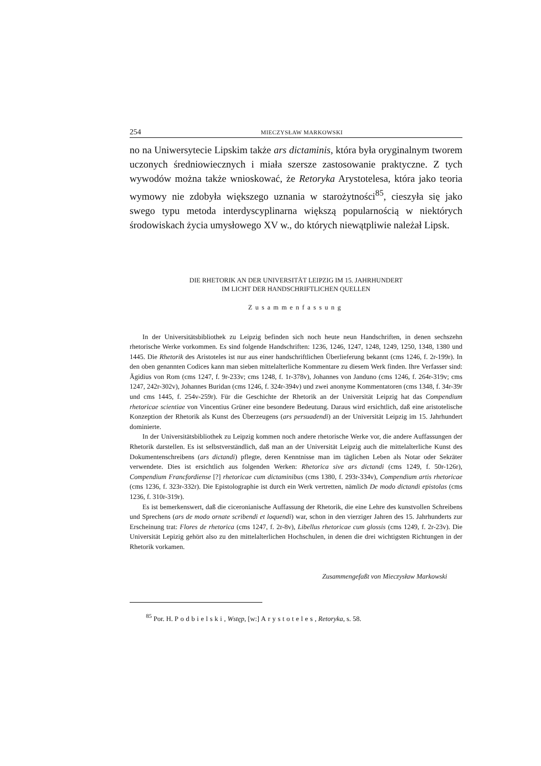254 MIECZYSŁAW MARKOWSKI
no na Uniwersytecie Lipskim także ars dictaminis, która była oryginalnym tworem uczonych średniowiecznych i miała szersze zastosowanie praktyczne. Z tych wywodów można także wnioskować, że Retoryka Arystotelesa, która jako teoria wymowy nie zdobyła większego uznania w starożytności<sup>85</sup>, cieszyła się jako swego typu metoda interdyscyplinarna większą popularnością w niektórych środowiskach życia umysłowego XV w., do których niewątpliwie należał Lipsk.
DIE RHETORIK AN DER UNIVERSITÄT LEIPZIG IM 15. JAHRHUNDERT
IM LICHT DER HANDSCHRIFTLICHEN QUELLEN
Zusammenfassung
In der Universitätsbibliothek zu Leipzig befinden sich noch heute neun Handschriften, in denen sechszehn rhetorische Werke vorkommen. Es sind folgende Handschriften: 1236, 1246, 1247, 1248, 1249, 1250, 1348, 1380 und 1445. Die Rhetorik des Aristoteles ist nur aus einer handschriftlichen Überlieferung bekannt (cms 1246, f. 2r-199r). In den oben genannten Codices kann man sieben mittelalterliche Kommentare zu diesem Werk finden. Ihre Verfasser sind: Ägidius von Rom (cms 1247, f. 9r-233v; cms 1248, f. 1r-378v), Johannes von Janduno (cms 1246, f. 264r-319v; cms 1247, 242r-302v), Johannes Buridan (cms 1246, f. 324r-394v) und zwei anonyme Kommentatoren (cms 1348, f. 34r-39r und cms 1445, f. 254v-259r). Für die Geschichte der Rhetorik an der Universität Leipzig hat das Compendium rhetoricae scientiae von Vincentius Grüner eine besondere Bedeutung. Daraus wird ersichtlich, daß eine aristotelische Konzeption der Rhetorik als Kunst des Überzeugens (ars persuadendi) an der Universität Leipzig im 15. Jahrhundert dominierte.
In der Universitätsbibliothek zu Leipzig kommen noch andere rhetorische Werke vor, die andere Auffassungen der Rhetorik darstellen. Es ist selbstverständlich, daß man an der Universität Leipzig auch die mittelalterliche Kunst des Dokumentenschreibens (ars dictandi) pflegte, deren Kenntnisse man im täglichen Leben als Notar oder Sekräter verwendete. Dies ist ersichtlich aus folgenden Werken: Rhetorica sive ars dictandi (cms 1249, f. 50r-126r), Compendium Francfordiense [?] rhetoricae cum dictaminibus (cms 1380, f. 293r-334v), Compendium artis rhetoricae (cms 1236, f. 323r-332r). Die Epistolographie ist durch ein Werk vertretten, nämlich De modo dictandi epistolas (cms 1236, f. 310r-319r).
Es ist bemerkenswert, daß die ciceronianische Auffassung der Rhetorik, die eine Lehre des kunstvollen Schreibens und Sprechens (ars de modo ornate scribendi et loquendi) war, schon in den vierziger Jahren des 15. Jahrhunderts zur Erscheinung trat: Flores de rhetorica (cms 1247, f. 2r-8v), Libellus rhetoricae cum glossis (cms 1249, f. 2r-23v). Die Universität Lepizig gehört also zu den mittelalterlichen Hochschulen, in denen die drei wichtigsten Richtungen in der Rhetorik vorkamen.
Zusammengefaßt von Mieczysław Markowski
<sup>85</sup> Por. H. Podbielski, Wstęp, [w:] Arystoteles, Retoryka, s. 58.